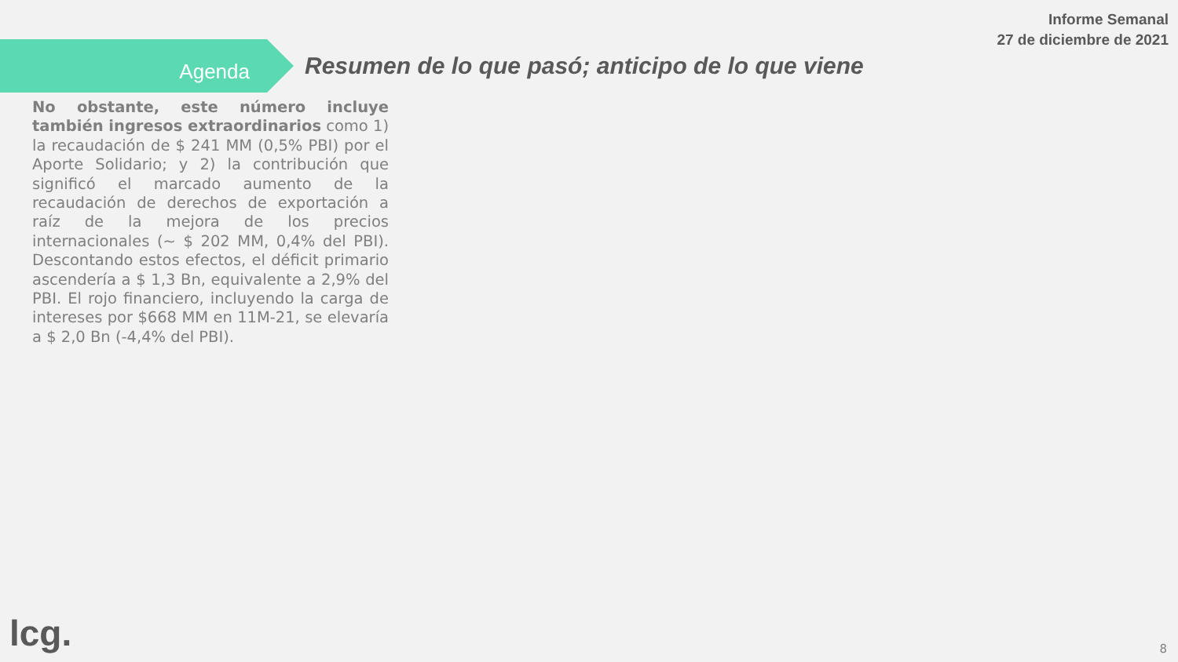Informe Semanal
27 de diciembre de 2021
Agenda
Resumen de lo que pasó; anticipo de lo que viene
No obstante, este número incluye también ingresos extraordinarios como 1) la recaudación de $ 241 MM (0,5% PBI) por el Aporte Solidario; y 2) la contribución que significó el marcado aumento de la recaudación de derechos de exportación a raíz de la mejora de los precios internacionales (~ $ 202 MM, 0,4% del PBI). Descontando estos efectos, el déficit primario ascendería a $ 1,3 Bn, equivalente a 2,9% del PBI. El rojo financiero, incluyendo la carga de intereses por $668 MM en 11M-21, se elevaría a $ 2,0 Bn (-4,4% del PBI).
lcg. 8